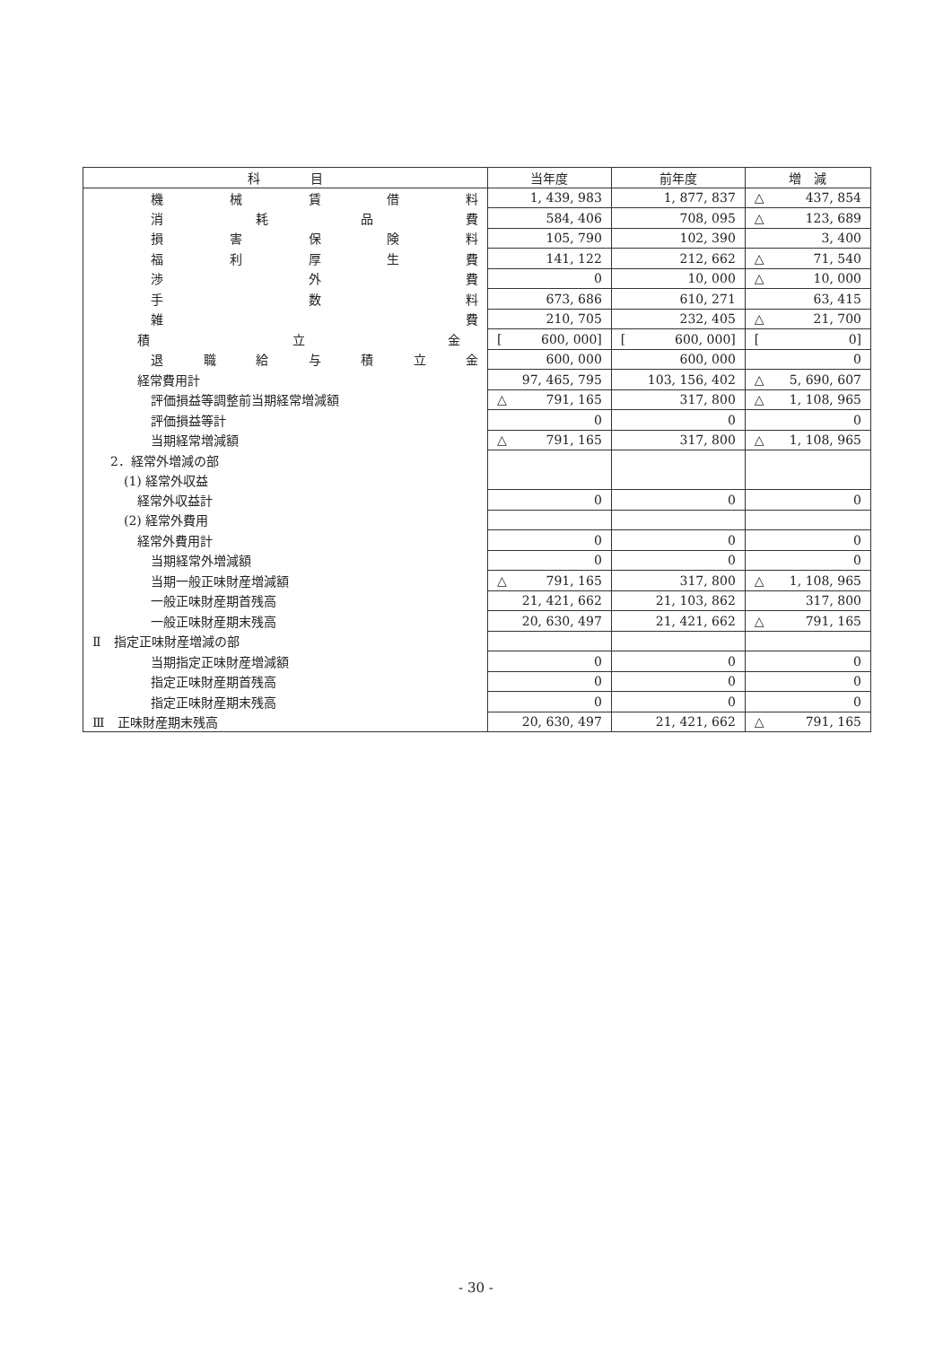| 科 目 | 当年度 | 前年度 | 増 減 |
| --- | --- | --- | --- |
| 機 械 賃 借 料 | 1, 439, 983 | 1, 877, 837 | △ 437, 854 |
| 消 耗 品 費 | 584, 406 | 708, 095 | △ 123, 689 |
| 損 害 保 険 料 | 105, 790 | 102, 390 | 3, 400 |
| 福 利 厚 生 費 | 141, 122 | 212, 662 | △ 71, 540 |
| 渉 外 費 | 0 | 10, 000 | △ 10, 000 |
| 手 数 料 | 673, 686 | 610, 271 | 63, 415 |
| 雑 費 | 210, 705 | 232, 405 | △ 21, 700 |
| 積 立 金 | [ 600, 000] | [ 600, 000] | [ 0] |
| 退 職 給 与 積 立 金 | 600, 000 | 600, 000 | 0 |
| 経常費用計 | 97, 465, 795 | 103, 156, 402 | △ 5, 690, 607 |
| 評価損益等調整前当期経常増減額 | △ 791, 165 | 317, 800 | △ 1, 108, 965 |
| 評価損益等計 | 0 | 0 | 0 |
| 当期経常増減額 | △ 791, 165 | 317, 800 | △ 1, 108, 965 |
| 2．経常外増減の部 | | | |
| (1) 経常外収益 | | | |
| 経常外収益計 | 0 | 0 | 0 |
| (2) 経常外費用 | | | |
| 経常外費用計 | 0 | 0 | 0 |
| 当期経常外増減額 | 0 | 0 | 0 |
| 当期一般正味財産増減額 | △ 791, 165 | 317, 800 | △ 1, 108, 965 |
| 一般正味財産期首残高 | 21, 421, 662 | 21, 103, 862 | 317, 800 |
| 一般正味財産期末残高 | 20, 630, 497 | 21, 421, 662 | △ 791, 165 |
| Ⅱ 指定正味財産増減の部 | | | |
| 当期指定正味財産増減額 | 0 | 0 | 0 |
| 指定正味財産期首残高 | 0 | 0 | 0 |
| 指定正味財産期末残高 | 0 | 0 | 0 |
| Ⅲ 正味財産期末残高 | 20, 630, 497 | 21, 421, 662 | △ 791, 165 |
- 30 -